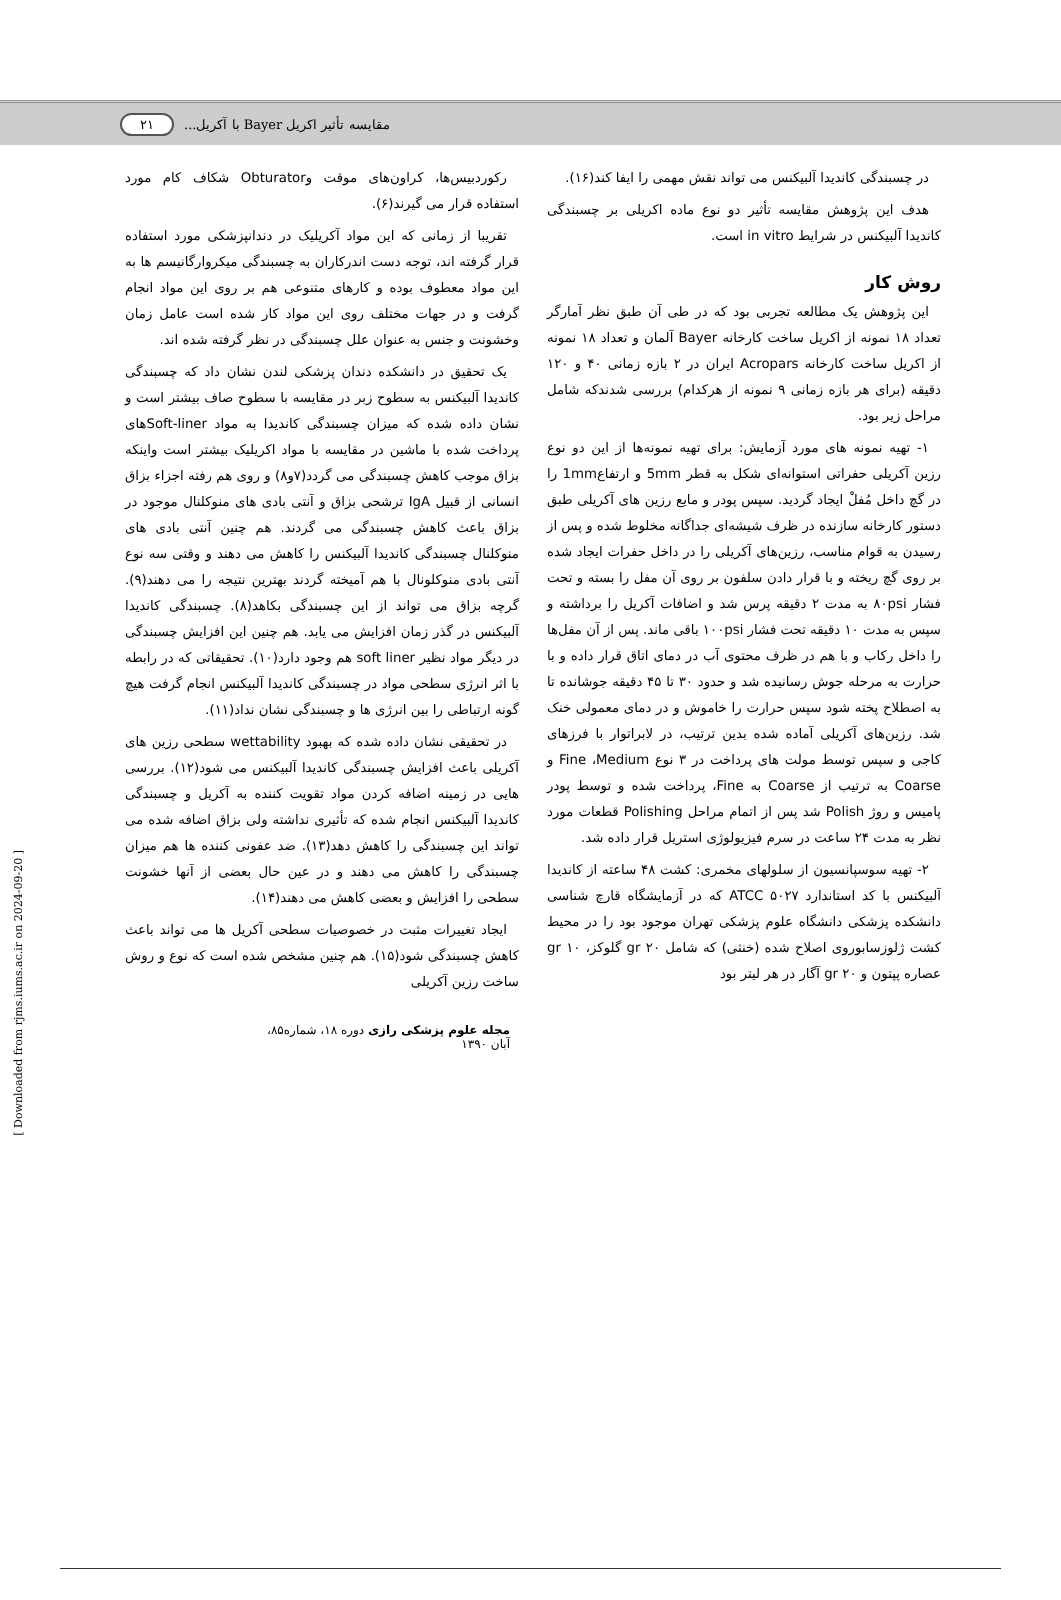۲۱ مقایسه تأثیر اکریل Bayer با آکریل...
رکوردبیس‌ها، کراون‌های موقت وObturator شکاف کام مورد استفاده قرار می گیرند(۶).
تقریبا از زمانی که این مواد آکریلیک در دندانپزشکی مورد استفاده قرار گرفته اند، توجه دست اندرکاران به چسبندگی میکروارگانیسم ها به این مواد معطوف بوده و کارهای متنوعی هم بر روی این مواد انجام گرفت و در جهات مختلف روی این مواد کار شده است عامل زمان وخشونت و جنس به عنوان علل چسبندگی در نظر گرفته شده اند.
یک تحقیق در دانشکده دندان پزشکی لندن نشان داد که چسبندگی کاندیدا آلبیکنس به سطوح زبر در مقایسه با سطوح صاف بیشتر است و نشان داده شده که میزان چسبندگی کاندیدا به مواد Soft-linerهای پرداخت شده با ماشین در مقایسه با مواد اکریلیک بیشتر است واینکه بزاق موجب کاهش چسبندگی می گردد(۷و۸) و روی هم رفته اجزاء بزاق انسانی از قبیل IgA ترشحی بزاق و آنتی بادی های منوکلنال موجود در بزاق باعث کاهش چسبندگی می گردند. هم چنین آنتی بادی های منوکلنال چسبندگی کاندیدا آلبیکنس را کاهش می دهند و وقتی سه نوع آنتی بادی منوکلونال با هم آمیخته گردند بهترین نتیجه را می دهند(۹). گرچه بزاق می تواند از این چسبندگی بکاهد(۸). چسبندگی کاندیدا آلبیکنس در گذر زمان افزایش می یابد. هم چنین این افزایش چسبندگی در دیگر مواد نظیر soft liner هم وجود دارد(۱۰). تحقیقاتی که در رابطه با اثر انرژی سطحی مواد در چسبندگی کاندیدا آلبیکنس انجام گرفت هیچ گونه ارتباطی را بین انرژی ها و چسبندگی نشان نداد(۱۱).
در تحقیقی نشان داده شده که بهبود wettability سطحی رزین های آکریلی باعث افزایش چسبندگی کاندیدا آلبیکنس می شود(۱۲). بررسی هایی در زمینه اضافه کردن مواد تقویت کننده به آکریل و چسبندگی کاندیدا آلبیکنس انجام شده که تأثیری نداشته ولی بزاق اضافه شده می تواند این چسبندگی را کاهش دهد(۱۳). ضد عفونی کننده ها هم میزان چسبندگی را کاهش می دهند و در عین حال بعضی از آنها خشونت سطحی را افزایش و بعضی کاهش می دهند(۱۴).
ایجاد تغییرات مثبت در خصوصیات سطحی آکریل ها می تواند باعث کاهش چسبندگی شود(۱۵). هم چنین مشخص شده است که نوع و روش ساخت رزین آکریلی
در چسبندگی کاندیدا آلبیکنس می تواند نقش مهمی را ایفا کند(۱۶).
هدف این پژوهش مقایسه تأثیر دو نوع ماده اکریلی بر چسبندگی کاندیدا آلبیکنس در شرایط in vitro است.
روش کار
این پژوهش یک مطالعه تجربی بود که در طی آن طبق نظر آمارگر تعداد ۱۸ نمونه از اکریل ساخت کارخانه Bayer آلمان و تعداد ۱۸ نمونه از اکریل ساخت کارخانه Acropars ایران در ۲ بازه زمانی ۴۰ و ۱۲۰ دقیقه (برای هر بازه زمانی ۹ نمونه از هرکدام) بررسی شدندکه شامل مراحل زیر بود.
۱- تهیه نمونه های مورد آزمایش: برای تهیه نمونه‌ها از این دو نوع رزین آکریلی حفراتی استوانه‌ای شکل به قطر 5mm و ارتفاع1mm را در گچ داخل مُفلْ ایجاد گردید. سپس پودر و مایع رزین های آکریلی طبق دستور کارخانه سازنده در ظرف شیشه‌ای جداگانه مخلوط شده و پس از رسیدن به قوام مناسب، رزین‌های آکریلی را در داخل حفرات ایجاد شده بر روی گچ ریخته و با قرار دادن سلفون بر روی آن مفل را بسته و تحت فشار ۸۰psi به مدت ۲ دقیقه پرس شد و اضافات آکریل را برداشته و سپس به مدت ۱۰ دقیقه تحت فشار ۱۰۰psi باقی ماند. پس از آن مفل‌ها را داخل رکاب و با هم در ظرف محتوی آب در دمای اتاق قرار داده و با حرارت به مرحله جوش رسانیده شد و حدود ۳۰ تا ۴۵ دقیقه جوشانده تا به اصطلاح پخته شود سپس حرارت را خاموش و در دمای معمولی خنک شد. رزین‌های آکریلی آماده شده بدین ترتیب، در لابراتوار با فرزهای کاجی و سپس توسط مولت های پرداخت در ۳ نوع Fine ،Medium و Coarse به ترتیب از Coarse به Fine، پرداخت شده و توسط پودر پامیس و روژ Polish شد پس از اتمام مراحل Polishing قطعات مورد نظر به مدت ۲۴ ساعت در سرم فیزیولوژی استریل قرار داده شد.
۲- تهیه سوسپانسیون از سلولهای مخمری: کشت ۴۸ ساعته از کاندیدا آلبیکنس با کد استاندارد ATCC ۵۰۲۷ که در آزمایشگاه قارچ شناسی دانشکده پزشکی دانشگاه علوم پزشکی تهران موجود بود را در محیط کشت ژلوزسابوروی اصلاح شده (خنثی) که شامل ۲۰ gr گلوکز، ۱۰ gr عصاره پپتون و ۲۰ gr آگار در هر لیتر بود
مجله علوم پزشکی رازی دوره ۱۸، شماره۸۵، آبان ۱۳۹۰
[ Downloaded from rjms.iums.ac.ir on 2024-09-20 ]